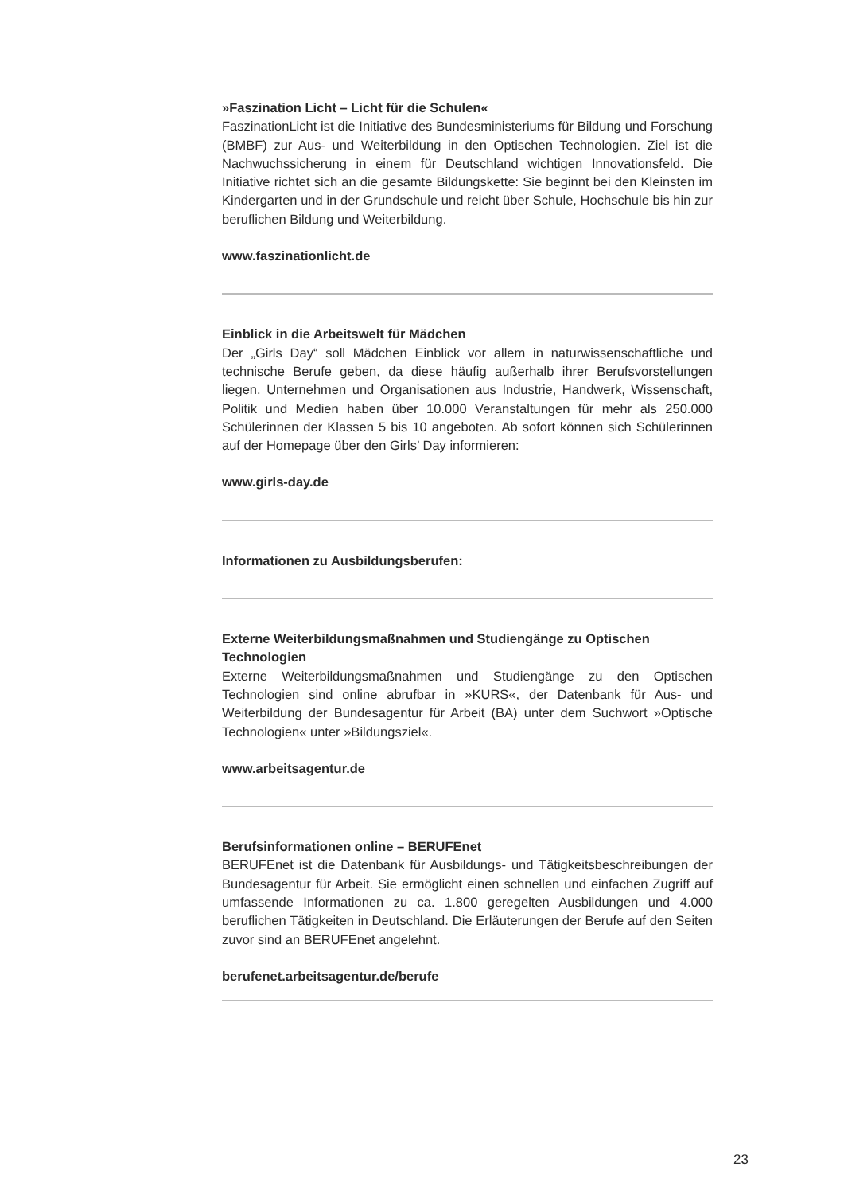»Faszination Licht – Licht für die Schulen«
FaszinationLicht ist die Initiative des Bundesministeriums für Bildung und Forschung (BMBF) zur Aus- und Weiterbildung in den Optischen Technologien. Ziel ist die Nachwuchssicherung in einem für Deutschland wichtigen Innovationsfeld. Die Initiative richtet sich an die gesamte Bildungskette: Sie beginnt bei den Kleinsten im Kindergarten und in der Grundschule und reicht über Schule, Hochschule bis hin zur beruflichen Bildung und Weiterbildung.
www.faszinationlicht.de
Einblick in die Arbeitswelt für Mädchen
Der „Girls Day“ soll Mädchen Einblick vor allem in naturwissenschaftliche und technische Berufe geben, da diese häufig außerhalb ihrer Berufsvorstellungen liegen. Unternehmen und Organisationen aus Industrie, Handwerk, Wissenschaft, Politik und Medien haben über 10.000 Veranstaltungen für mehr als 250.000 Schülerinnen der Klassen 5 bis 10 angeboten. Ab sofort können sich Schülerinnen auf der Homepage über den Girls’ Day informieren:
www.girls-day.de
Informationen zu Ausbildungsberufen:
Externe Weiterbildungsmaßnahmen und Studiengänge zu Optischen Technologien
Externe Weiterbildungsmaßnahmen und Studiengänge zu den Optischen Technologien sind online abrufbar in »KURS«, der Datenbank für Aus- und Weiterbildung der Bundesagentur für Arbeit (BA) unter dem Suchwort »Optische Technologien« unter »Bildungsziel«.
www.arbeitsagentur.de
Berufsinformationen online – BERUFEnet
BERUFEnet ist die Datenbank für Ausbildungs- und Tätigkeitsbeschreibungen der Bundesagentur für Arbeit. Sie ermöglicht einen schnellen und einfachen Zugriff auf umfassende Informationen zu ca. 1.800 geregelten Ausbildungen und 4.000 beruflichen Tätigkeiten in Deutschland. Die Erläuterungen der Berufe auf den Seiten zuvor sind an BERUFEnet angelehnt.
berufenet.arbeitsagentur.de/berufe
23